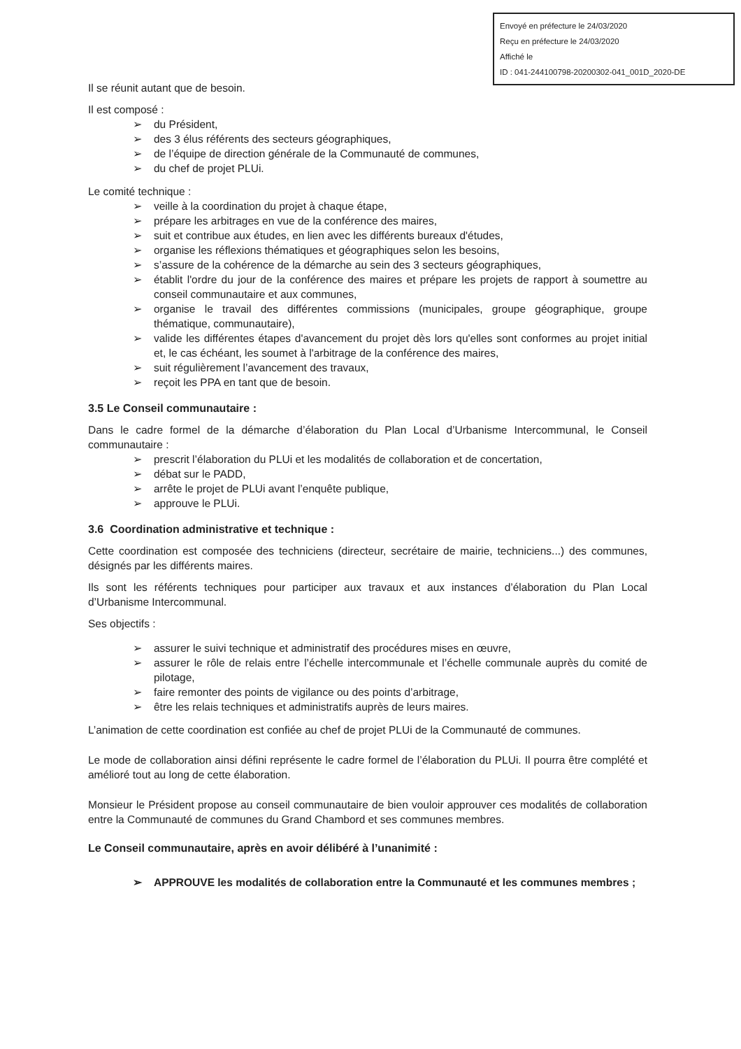Envoyé en préfecture le 24/03/2020
Reçu en préfecture le 24/03/2020
Affiché le
ID : 041-244100798-20200302-041_001D_2020-DE
Il se réunit autant que de besoin.
Il est composé :
➢ du Président,
➢ des 3 élus référents des secteurs géographiques,
➢ de l’équipe de direction générale de la Communauté de communes,
➢ du chef de projet PLUi.
Le comité technique :
➢ veille à la coordination du projet à chaque étape,
➢ prépare les arbitrages en vue de la conférence des maires,
➢ suit et contribue aux études, en lien avec les différents bureaux d'études,
➢ organise les réflexions thématiques et géographiques selon les besoins,
➢ s’assure de la cohérence de la démarche au sein des 3 secteurs géographiques,
➢ établit l'ordre du jour de la conférence des maires et prépare les projets de rapport à soumettre au conseil communautaire et aux communes,
➢ organise le travail des différentes commissions (municipales, groupe géographique, groupe thématique, communautaire),
➢ valide les différentes étapes d'avancement du projet dès lors qu'elles sont conformes au projet initial et, le cas échéant, les soumet à l'arbitrage de la conférence des maires,
➢ suit régulièrement l’avancement des travaux,
➢ reçoit les PPA en tant que de besoin.
3.5 Le Conseil communautaire :
Dans le cadre formel de la démarche d’élaboration du Plan Local d’Urbanisme Intercommunal, le Conseil communautaire :
➢ prescrit l’élaboration du PLUi et les modalités de collaboration et de concertation,
➢ débat sur le PADD,
➢ arrête le projet de PLUi avant l’enquête publique,
➢ approuve le PLUi.
3.6 Coordination administrative et technique :
Cette coordination est composée des techniciens (directeur, secrétaire de mairie, techniciens...) des communes, désignés par les différents maires.
Ils sont les référents techniques pour participer aux travaux et aux instances d’élaboration du Plan Local d’Urbanisme Intercommunal.
Ses objectifs :
➢ assurer le suivi technique et administratif des procédures mises en œuvre,
➢ assurer le rôle de relais entre l’échelle intercommunale et l’échelle communale auprès du comité de pilotage,
➢ faire remonter des points de vigilance ou des points d’arbitrage,
➢ être les relais techniques et administratifs auprès de leurs maires.
L’animation de cette coordination est confiée au chef de projet PLUi de la Communauté de communes.
Le mode de collaboration ainsi défini représente le cadre formel de l’élaboration du PLUi. Il pourra être complété et amélioré tout au long de cette élaboration.
Monsieur le Président propose au conseil communautaire de bien vouloir approuver ces modalités de collaboration entre la Communauté de communes du Grand Chambord et ses communes membres.
Le Conseil communautaire, après en avoir délibéré à l’unanimité :
➢ APPROUVE les modalités de collaboration entre la Communauté et les communes membres ;